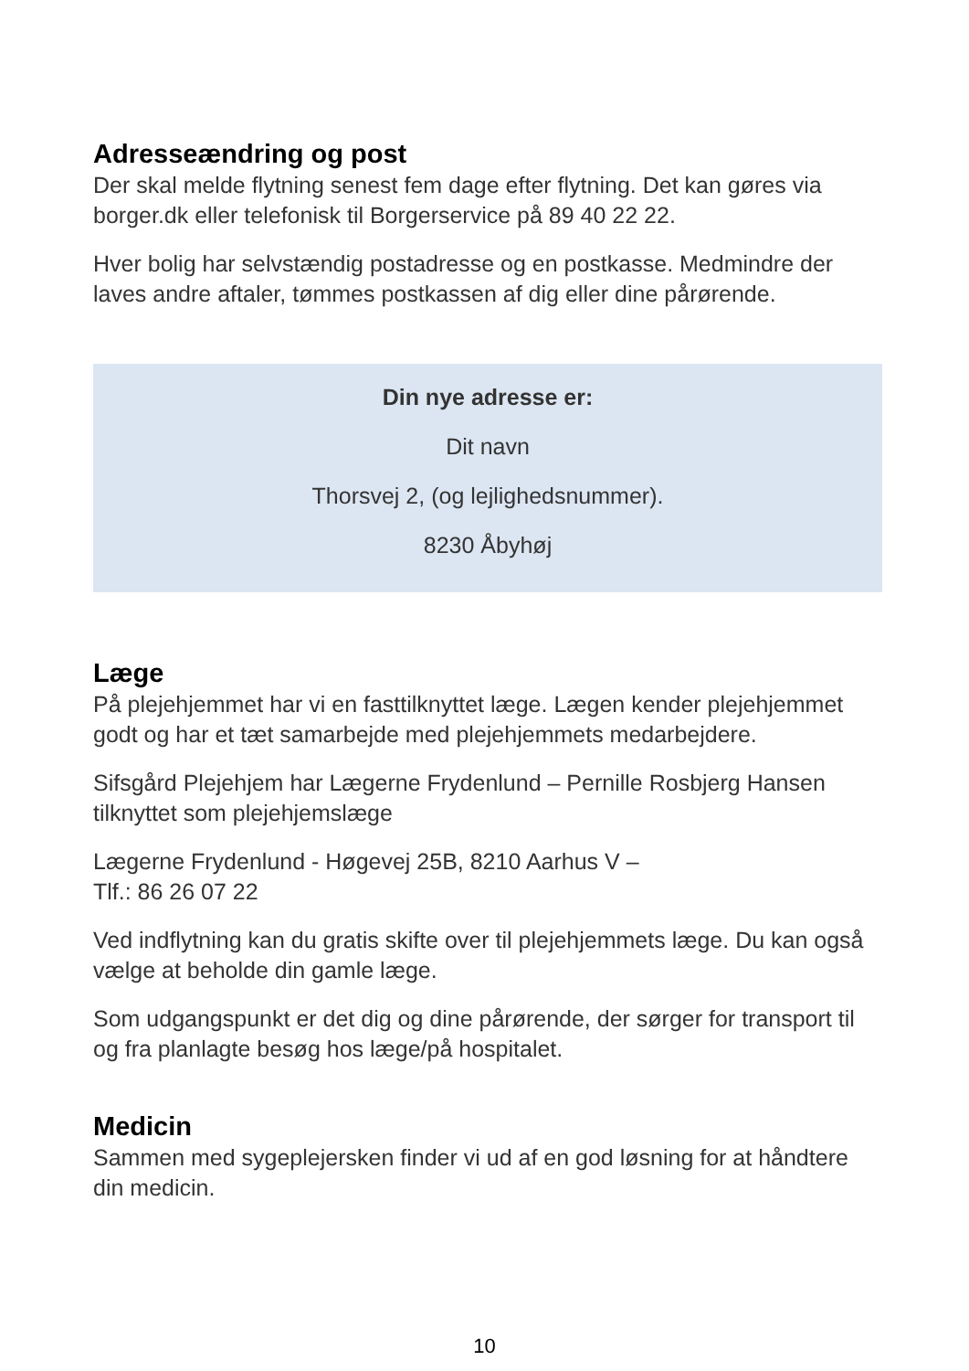Adresseændring og post
Der skal melde flytning senest fem dage efter flytning. Det kan gøres via borger.dk eller telefonisk til Borgerservice på 89 40 22 22.
Hver bolig har selvstændig postadresse og en postkasse. Medmindre der laves andre aftaler, tømmes postkassen af dig eller dine pårørende.
Din nye adresse er:
Dit navn
Thorsvej 2, (og lejlighedsnummer).
8230 Åbyhøj
Læge
På plejehjemmet har vi en fasttilknyttet læge. Lægen kender plejehjemmet godt og har et tæt samarbejde med plejehjemmets medarbejdere.
Sifsgård Plejehjem har Lægerne Frydenlund – Pernille Rosbjerg Hansen tilknyttet som plejehjemslæge
Lægerne Frydenlund - Høgevej 25B, 8210 Aarhus V –
Tlf.: 86 26 07 22
Ved indflytning kan du gratis skifte over til plejehjemmets læge. Du kan også vælge at beholde din gamle læge.
Som udgangspunkt er det dig og dine pårørende, der sørger for transport til og fra planlagte besøg hos læge/på hospitalet.
Medicin
Sammen med sygeplejersken finder vi ud af en god løsning for at håndtere din medicin.
10